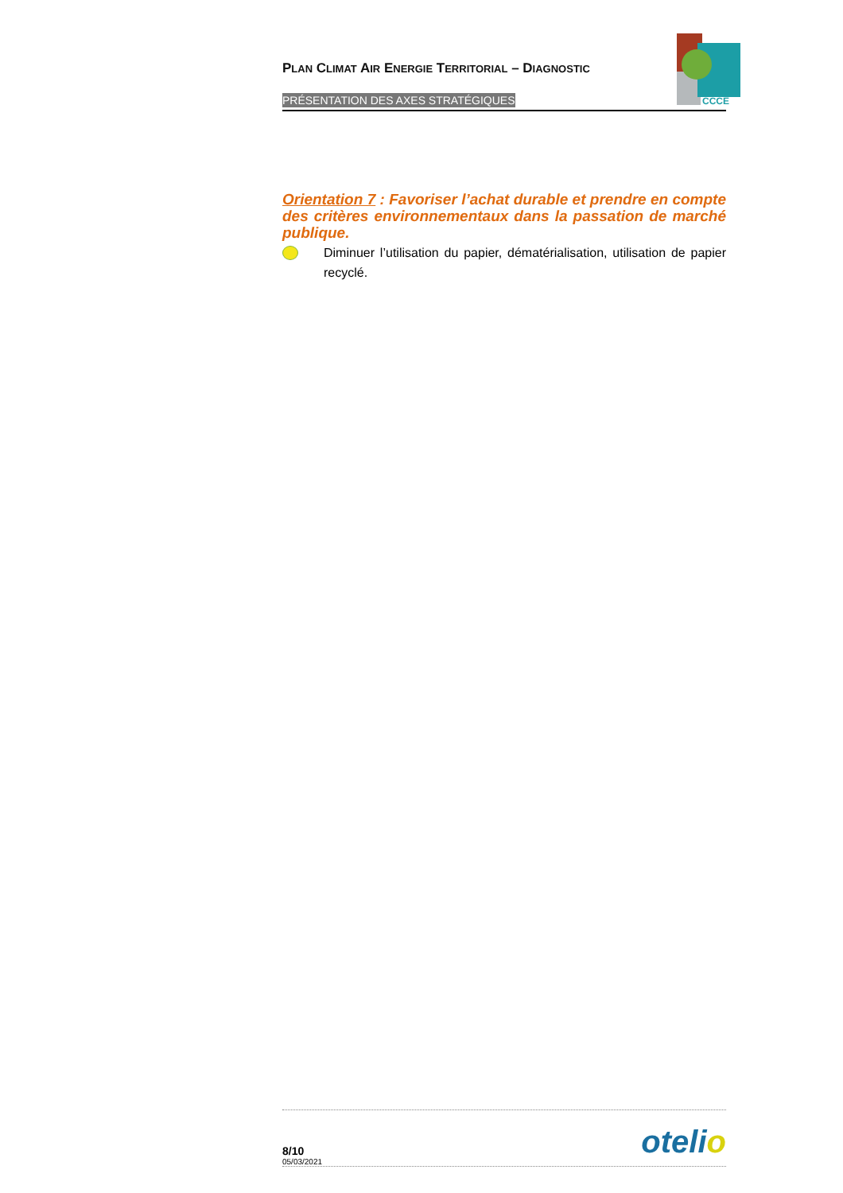PLAN CLIMAT AIR ENERGIE TERRITORIAL – DIAGNOSTIC
PRÉSENTATION DES AXES STRATÉGIQUES
CCCE
Orientation 7 : Favoriser l’achat durable et prendre en compte des critères environnementaux dans la passation de marché publique.
Diminuer l’utilisation du papier, dématérialisation, utilisation de papier recyclé.
8/10
05/03/2021
otelio